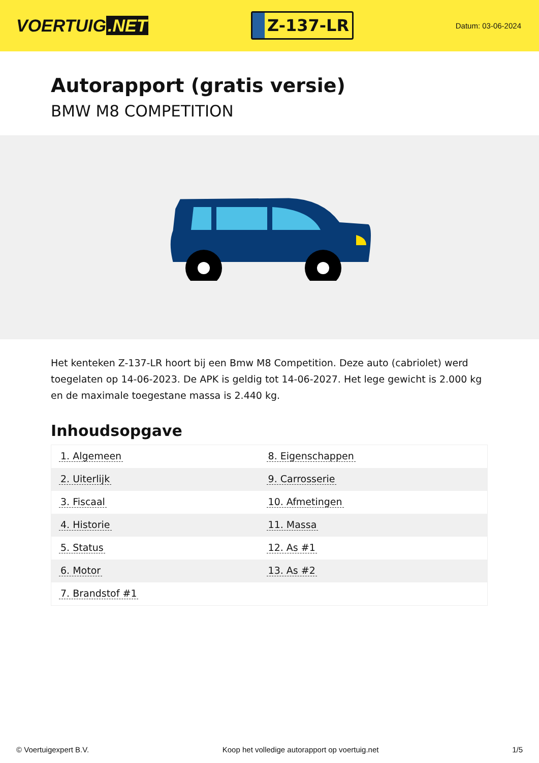VOERTUIG.NET
Z-137-LR
Datum: 03-06-2024
Autorapport (gratis versie)
BMW M8 COMPETITION
Het kenteken Z-137-LR hoort bij een Bmw M8 Competition. Deze auto (cabriolet) werd toegelaten op 14-06-2023. De APK is geldig tot 14-06-2027. Het lege gewicht is 2.000 kg en de maximale toegestane massa is 2.440 kg.
Inhoudsopgave
| 1. Algemeen | 8. Eigenschappen |
| 2. Uiterlijk | 9. Carrosserie |
| 3. Fiscaal | 10. Afmetingen |
| 4. Historie | 11. Massa |
| 5. Status | 12. As #1 |
| 6. Motor | 13. As #2 |
| 7. Brandstof #1 | |
© Voertuigexpert B.V. Koop het volledige autorapport op voertuig.net
1/5